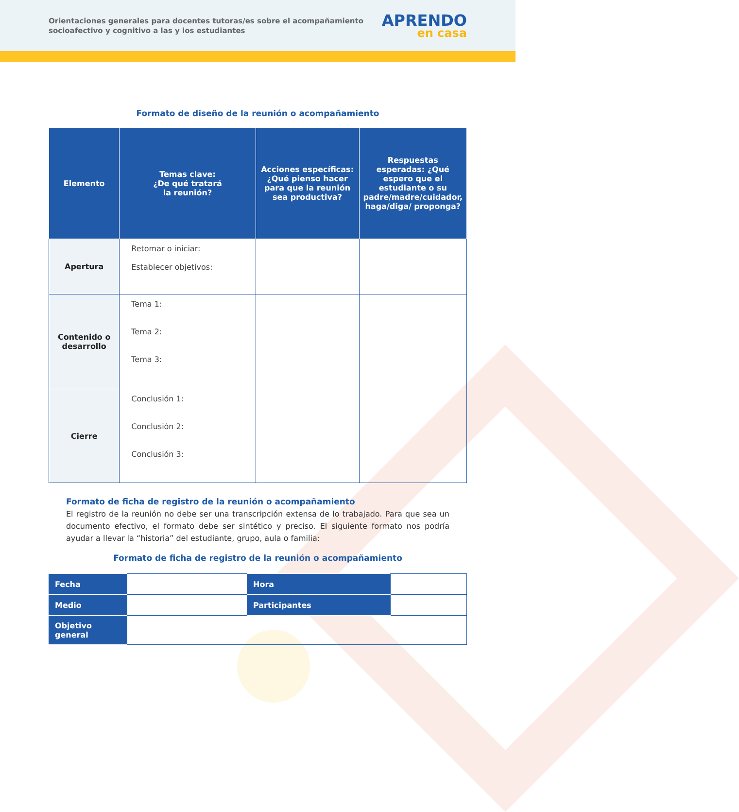Orientaciones generales para docentes tutoras/es sobre el acompañamiento socioafectivo y cognitivo a las y los estudiantes
APRENDO
en casa
Formato de diseño de la reunión o acompañamiento
| Elemento | Temas clave: ¿De qué tratará la reunión? | Acciones específicas: ¿Qué pienso hacer para que la reunión sea productiva? | Respuestas esperadas: ¿Qué espero que el estudiante o su padre/madre/cuidador, haga/diga/ proponga? |
| --- | --- | --- | --- |
| Apertura | Retomar o iniciar: Establecer objetivos: | | |
| Contenido o desarrollo | Tema 1: Tema 2: Tema 3: | | |
| Cierre | Conclusión 1: Conclusión 2: Conclusión 3: | | |
Formato de ficha de registro de la reunión o acompañamiento
El registro de la reunión no debe ser una transcripción extensa de lo trabajado. Para que sea un documento efectivo, el formato debe ser sintético y preciso. El siguiente formato nos podría ayudar a llevar la “historia” del estudiante, grupo, aula o familia:
Formato de ficha de registro de la reunión o acompañamiento
| Fecha | | Hora | |
| Medio | | Participantes | |
| Objetivo general | | | |